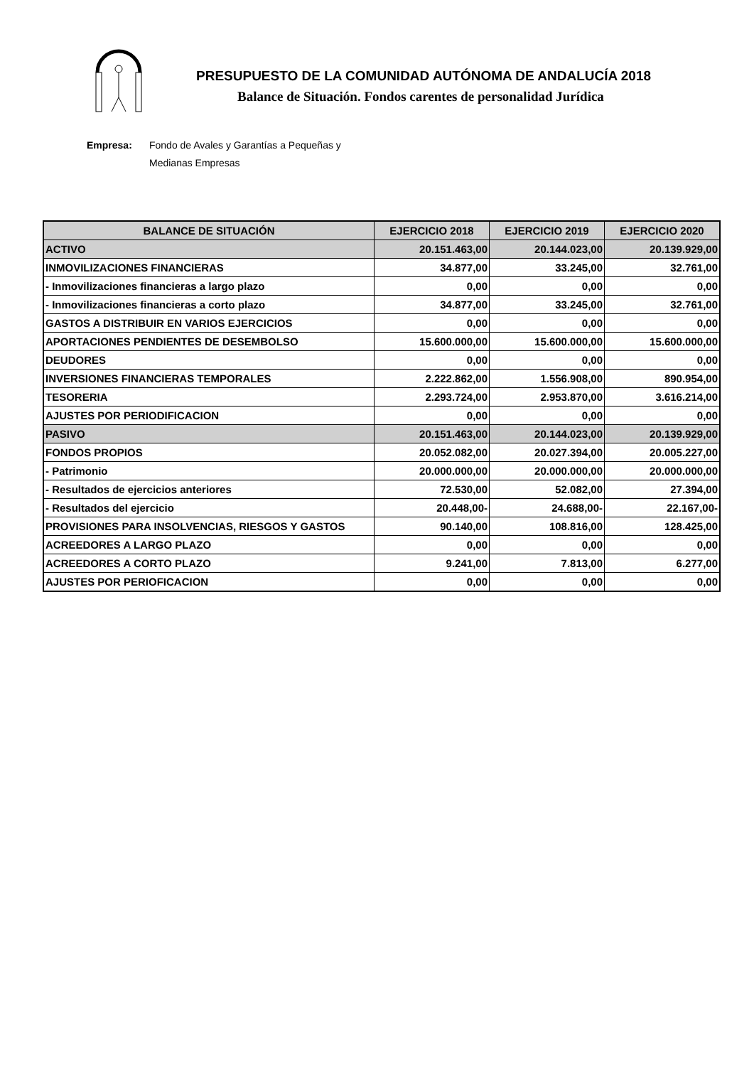PRESUPUESTO DE LA COMUNIDAD AUTÓNOMA DE ANDALUCÍA 2018
Balance de Situación. Fondos carentes de personalidad Jurídica
Empresa: Fondo de Avales y Garantías a Pequeñas y
Medianas Empresas
| BALANCE DE SITUACIÓN | EJERCICIO 2018 | EJERCICIO 2019 | EJERCICIO 2020 |
| --- | --- | --- | --- |
| ACTIVO | 20.151.463,00 | 20.144.023,00 | 20.139.929,00 |
| INMOVILIZACIONES FINANCIERAS | 34.877,00 | 33.245,00 | 32.761,00 |
| - Inmovilizaciones financieras a largo plazo | 0,00 | 0,00 | 0,00 |
| - Inmovilizaciones financieras a corto plazo | 34.877,00 | 33.245,00 | 32.761,00 |
| GASTOS A DISTRIBUIR EN VARIOS EJERCICIOS | 0,00 | 0,00 | 0,00 |
| APORTACIONES PENDIENTES DE DESEMBOLSO | 15.600.000,00 | 15.600.000,00 | 15.600.000,00 |
| DEUDORES | 0,00 | 0,00 | 0,00 |
| INVERSIONES FINANCIERAS TEMPORALES | 2.222.862,00 | 1.556.908,00 | 890.954,00 |
| TESORERIA | 2.293.724,00 | 2.953.870,00 | 3.616.214,00 |
| AJUSTES POR PERIODIFICACION | 0,00 | 0,00 | 0,00 |
| PASIVO | 20.151.463,00 | 20.144.023,00 | 20.139.929,00 |
| FONDOS PROPIOS | 20.052.082,00 | 20.027.394,00 | 20.005.227,00 |
| - Patrimonio | 20.000.000,00 | 20.000.000,00 | 20.000.000,00 |
| - Resultados de ejercicios anteriores | 72.530,00 | 52.082,00 | 27.394,00 |
| - Resultados del ejercicio | 20.448,00- | 24.688,00- | 22.167,00- |
| PROVISIONES PARA INSOLVENCIAS, RIESGOS Y GASTOS | 90.140,00 | 108.816,00 | 128.425,00 |
| ACREEDORES A LARGO PLAZO | 0,00 | 0,00 | 0,00 |
| ACREEDORES A CORTO PLAZO | 9.241,00 | 7.813,00 | 6.277,00 |
| AJUSTES POR PERIOFICACION | 0,00 | 0,00 | 0,00 |